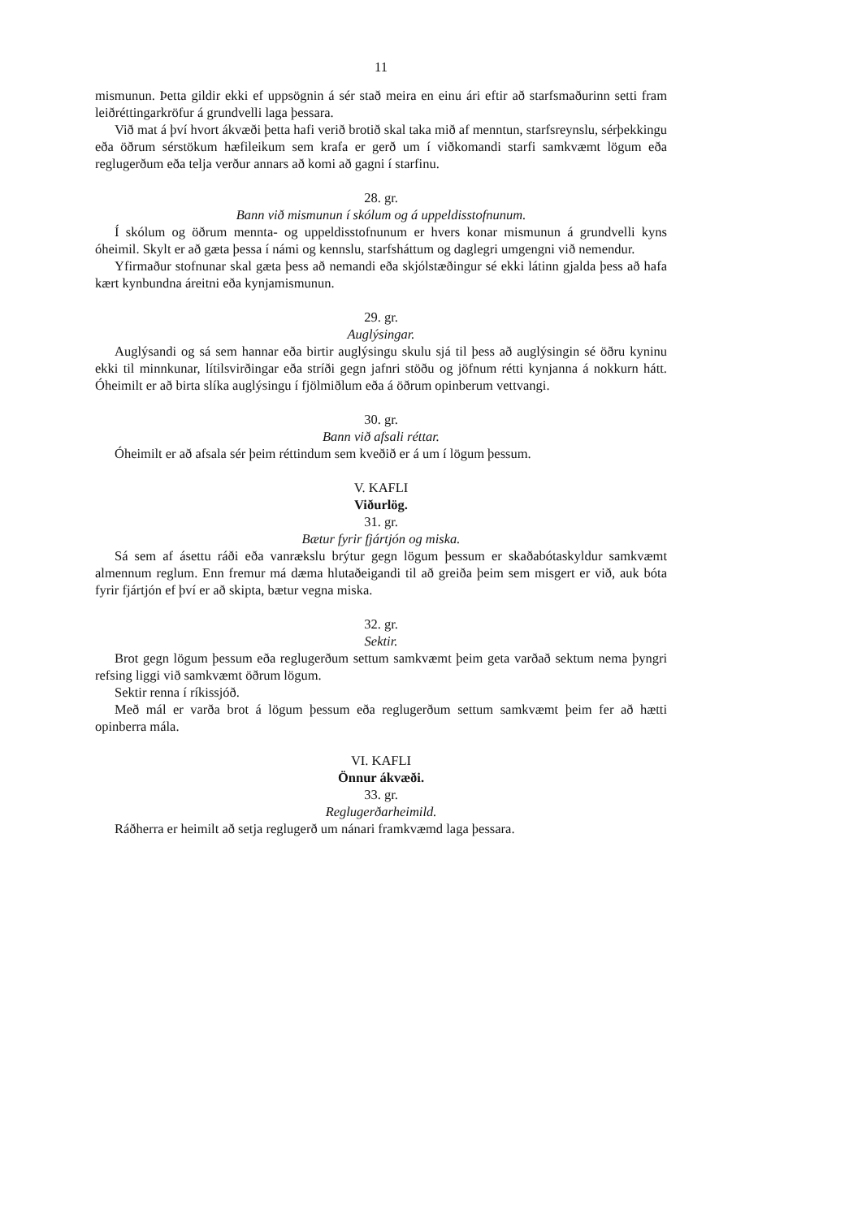11
mismunun. Þetta gildir ekki ef uppsögnin á sér stað meira en einu ári eftir að starfsmaðurinn setti fram leiðréttingarkröfur á grundvelli laga þessara.
Við mat á því hvort ákvæði þetta hafi verið brotið skal taka mið af menntun, starfsreynslu, sérþekkingu eða öðrum sérstökum hæfileikum sem krafa er gerð um í viðkomandi starfi samkvæmt lögum eða reglugerðum eða telja verður annars að komi að gagni í starfinu.
28. gr.
Bann við mismunun í skólum og á uppeldisstofnunum.
Í skólum og öðrum mennta- og uppeldisstofnunum er hvers konar mismunun á grundvelli kyns óheimil. Skylt er að gæta þessa í námi og kennslu, starfsháttum og daglegri umgengni við nemendur.
Yfirmaður stofnunar skal gæta þess að nemandi eða skjólstæðingur sé ekki látinn gjalda þess að hafa kært kynbundna áreitni eða kynjamismunun.
29. gr.
Auglýsingar.
Auglýsandi og sá sem hannar eða birtir auglýsingu skulu sjá til þess að auglýsingin sé öðru kyninu ekki til minnkunar, lítilsvirðingar eða stríði gegn jafnri stöðu og jöfnum rétti kynjanna á nokkurn hátt. Óheimilt er að birta slíka auglýsingu í fjölmiðlum eða á öðrum opinberum vettvangi.
30. gr.
Bann við afsali réttar.
Óheimilt er að afsala sér þeim réttindum sem kveðið er á um í lögum þessum.
V. KAFLI
Viðurlög.
31. gr.
Bætur fyrir fjártjón og miska.
Sá sem af ásettu ráði eða vanrækslu brýtur gegn lögum þessum er skaðabótaskyldur samkvæmt almennum reglum. Enn fremur má dæma hlutaðeigandi til að greiða þeim sem misgert er við, auk bóta fyrir fjártjón ef því er að skipta, bætur vegna miska.
32. gr.
Sektir.
Brot gegn lögum þessum eða reglugerðum settum samkvæmt þeim geta varðað sektum nema þyngri refsing liggi við samkvæmt öðrum lögum.
Sektir renna í ríkissjóð.
Með mál er varða brot á lögum þessum eða reglugerðum settum samkvæmt þeim fer að hætti opinberra mála.
VI. KAFLI
Önnur ákvæði.
33. gr.
Reglugerðarheimild.
Ráðherra er heimilt að setja reglugerð um nánari framkvæmd laga þessara.